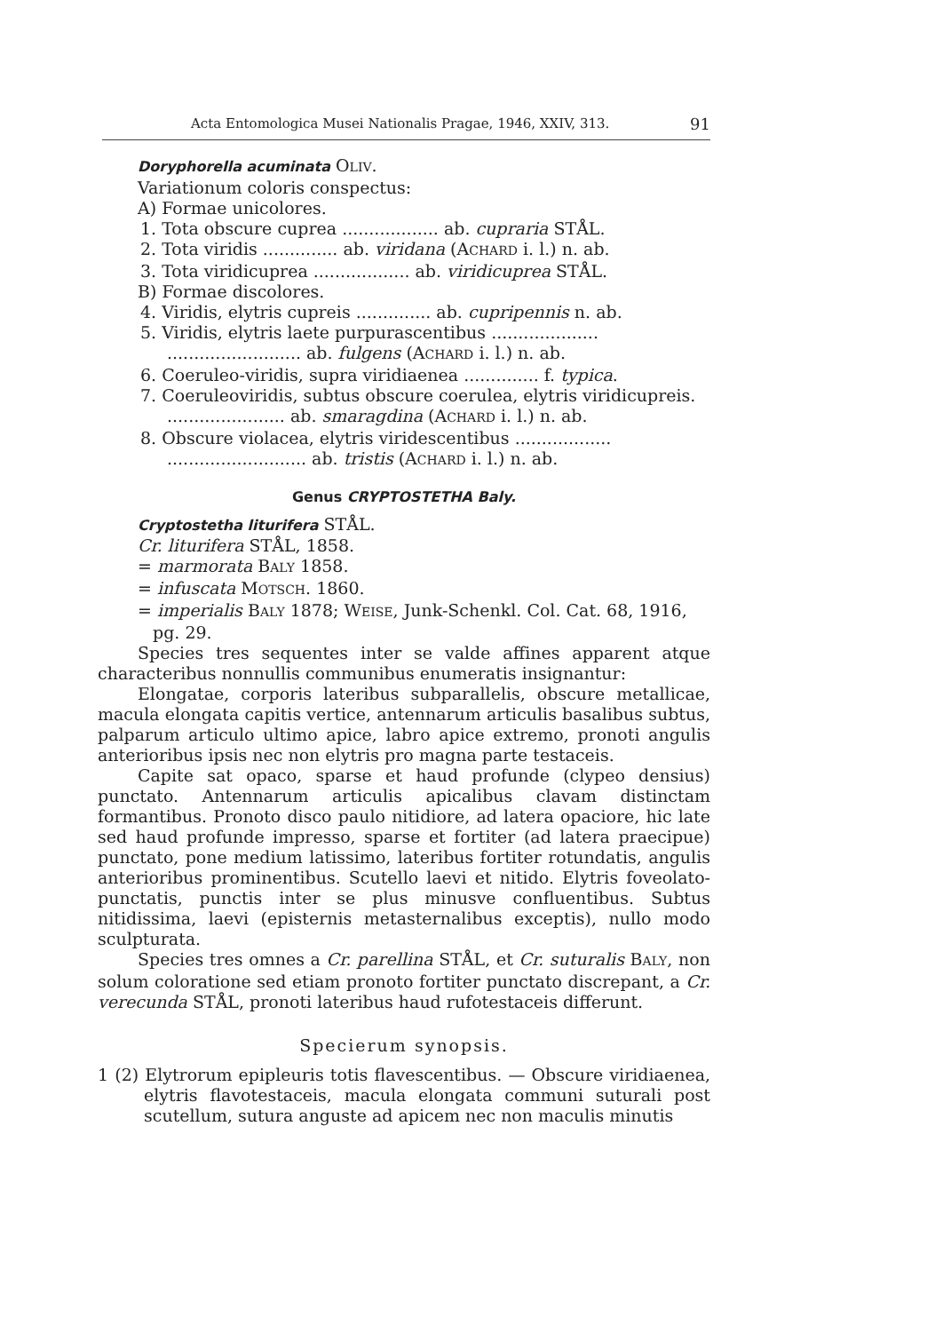Acta Entomologica Musei Nationalis Pragae, 1946, XXIV, 313. 91
Doryphorella acuminata OLIV.
Variationum coloris conspectus:
A) Formae unicolores.
1. Tota obscure cuprea .................. ab. cupraria STÅL.
2. Tota viridis .............. ab. viridana (ACHARD i. l.) n. ab.
3. Tota viridicuprea .................. ab. viridicuprea STÅL.
B) Formae discolores.
4. Viridis, elytris cupreis .............. ab. cupripennis n. ab.
5. Viridis, elytris laete purpurascentibus .................... ......................... ab. fulgens (ACHARD i. l.) n. ab.
6. Coeruleo-viridis, supra viridiaenea .............. f. typica.
7. Coeruleoviridis, subtus obscure coerulea, elytris viridicupreis. ...................... ab. smaragdina (ACHARD i. l.) n. ab.
8. Obscure violacea, elytris viridescentibus .................. .......................... ab. tristis (ACHARD i. l.) n. ab.
Genus CRYPTOSTETHA Baly.
Cryptostetha liturifera STÅL.
Cr. liturifera STÅL, 1858.
= marmorata BALY 1858.
= infuscata MOTSCH. 1860.
= imperialis BALY 1878; WEISE, Junk-Schenkl. Col. Cat. 68, 1916, pg. 29.
Species tres sequentes inter se valde affines apparent atque characteribus nonnullis communibus enumeratis insignantur:
Elongatae, corporis lateribus subparallelis, obscure metallicae, macula elongata capitis vertice, antennarum articulis basalibus subtus, palparum articulo ultimo apice, labro apice extremo, pronoti angulis anterioribus ipsis nec non elytris pro magna parte testaceis.
Capite sat opaco, sparse et haud profunde (clypeo densius) punctato. Antennarum articulis apicalibus clavam distinctam formantibus. Pronoto disco paulo nitidiore, ad latera opaciore, hic late sed haud profunde impresso, sparse et fortiter (ad latera praecipue) punctato, pone medium latissimo, lateribus fortiter rotundatis, angulis anterioribus prominentibus. Scutello laevi et nitido. Elytris foveolato-punctatis, punctis inter se plus minusve confluentibus. Subtus nitidissima, laevi (episternis metasternalibus exceptis), nullo modo sculpturata.
Species tres omnes a Cr. parellina STÅL, et Cr. suturalis BALY, non solum coloratione sed etiam pronoto fortiter punctato discrepant, a Cr. verecunda STÅL, pronoti lateribus haud rufotestaceis differunt.
Specierum synopsis.
1 (2) Elytrorum epipleuris totis flavescentibus. — Obscure viridiaenea, elytris flavotestaceis, macula elongata communi suturali post scutellum, sutura anguste ad apicem nec non maculis minutis